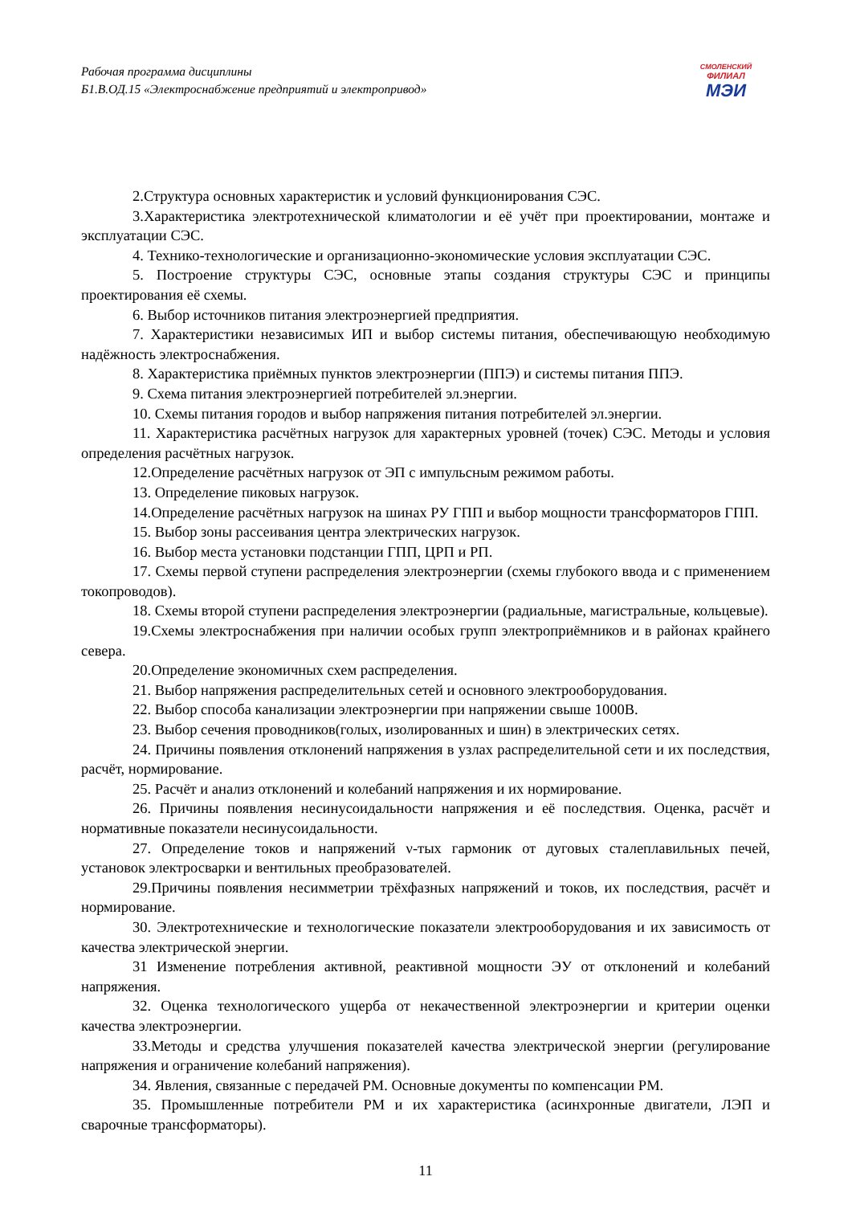Рабочая программа дисциплины
Б1.В.ОД.15 «Электроснабжение предприятий и электропривод»
СМОЛЕНСКИЙ
ФИЛИАЛ
МЭИ
2.Структура основных характеристик и условий функционирования СЭС.
3.Характеристика электротехнической климатологии и её учёт при проектировании, монтаже и эксплуатации СЭС.
4. Технико-технологические и организационно-экономические условия эксплуатации СЭС.
5. Построение структуры СЭС, основные этапы создания структуры СЭС и принципы проектирования её схемы.
6. Выбор источников питания электроэнергией предприятия.
7. Характеристики независимых ИП и выбор системы питания, обеспечивающую необходимую надёжность электроснабжения.
8. Характеристика приёмных пунктов электроэнергии (ППЭ) и системы питания ППЭ.
9. Схема питания электроэнергией потребителей эл.энергии.
10. Схемы питания городов и выбор напряжения питания потребителей эл.энергии.
11. Характеристика расчётных нагрузок для характерных уровней (точек) СЭС. Методы и условия определения расчётных нагрузок.
12.Определение расчётных нагрузок от ЭП с импульсным режимом работы.
13. Определение пиковых нагрузок.
14.Определение расчётных нагрузок на шинах РУ ГПП и выбор мощности трансформаторов ГПП.
15. Выбор зоны рассеивания центра электрических нагрузок.
16. Выбор места установки подстанции ГПП, ЦРП и РП.
17. Схемы первой ступени распределения электроэнергии (схемы глубокого ввода и с применением токопроводов).
18. Схемы второй ступени распределения электроэнергии (радиальные, магистральные, кольцевые).
19.Схемы электроснабжения при наличии особых групп электроприёмников и в районах крайнего севера.
20.Определение экономичных схем распределения.
21. Выбор напряжения распределительных сетей и основного электрооборудования.
22. Выбор способа канализации электроэнергии при напряжении свыше 1000В.
23. Выбор сечения проводников(голых, изолированных и шин) в электрических сетях.
24. Причины появления отклонений напряжения в узлах распределительной сети и их последствия, расчёт, нормирование.
25. Расчёт и анализ отклонений и колебаний напряжения и их нормирование.
26. Причины появления несинусоидальности напряжения и её последствия. Оценка, расчёт и нормативные показатели несинусоидальности.
27. Определение токов и напряжений ν-тых гармоник от дуговых сталеплавильных печей, установок электросварки и вентильных преобразователей.
29.Причины появления несимметрии трёхфазных напряжений и токов, их последствия, расчёт и нормирование.
30. Электротехнические и технологические показатели электрооборудования и их зависимость от качества электрической энергии.
31 Изменение потребления активной, реактивной мощности ЭУ от отклонений и колебаний напряжения.
32. Оценка технологического ущерба от некачественной электроэнергии и критерии оценки качества электроэнергии.
33.Методы и средства улучшения показателей качества электрической энергии (регулирование напряжения и ограничение колебаний напряжения).
34. Явления, связанные с передачей РМ. Основные документы по компенсации РМ.
35. Промышленные потребители РМ и их характеристика (асинхронные двигатели, ЛЭП и сварочные трансформаторы).
11